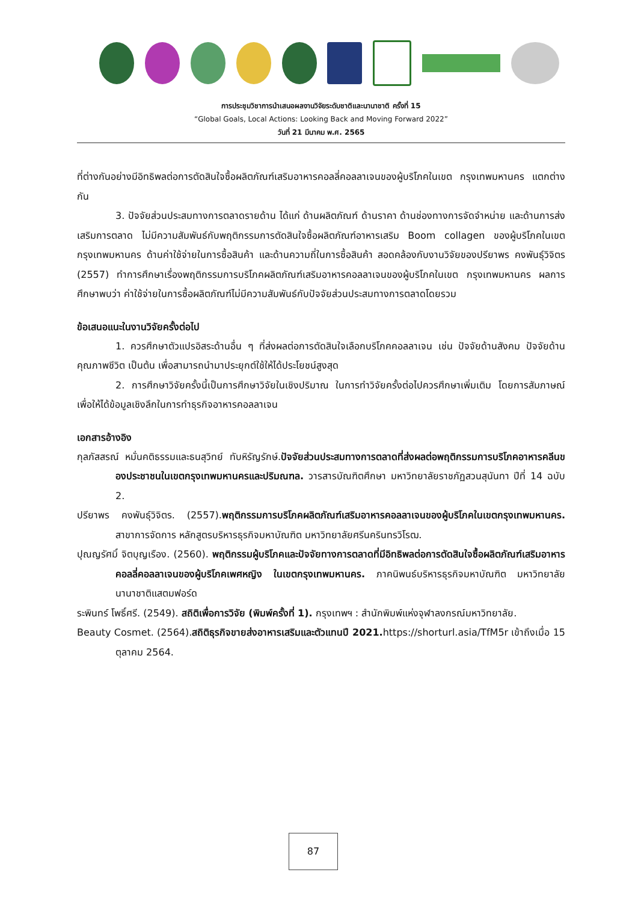การประชุมวิชาการนำเสนอผลงานวิจัยระดับชาติและนานาชาติ ครั้งที่ 15
“Global Goals, Local Actions: Looking Back and Moving Forward 2022”
วันที่ 21 มีนาคม พ.ศ. 2565
ที่ต่างกันอย่างมีอิทธิพลต่อการตัดสินใจซื้อผลิตภัณฑ์เสริมอาหารคอลลี่คอลลาเจนของผู้บริโภคในเขต กรุงเทพมหานคร แตกต่างกัน
3. ปัจจัยส่วนประสมทางการตลาดรายด้าน ได้แก่ ด้านผลิตภัณฑ์ ด้านราคา ด้านช่องทางการจัดจำหน่าย และด้านการส่งเสริมการตลาด ไม่มีความสัมพันธ์กับพฤติกรรมการตัดสินใจซื้อผลิตภัณฑ์อาหารเสริม Boom collagen ของผู้บริโภคในเขตกรุงเทพมหานคร ด้านค่าใช้จ่ายในการซื้อสินค้า และด้านความถี่ในการซื้อสินค้า สอดคล้องกับงานวิจัยของปรียาพร คงพันธุ์วิจิตร (2557) ทำการศึกษาเรื่องพฤติกรรมการบริโภคผลิตภัณฑ์เสริมอาหารคอลลาเจนของผู้บริโภคในเขต กรุงเทพมหานคร ผลการศึกษาพบว่า ค่าใช้จ่ายในการซื้อผลิตภัณฑ์ไม่มีความสัมพันธ์กับปัจจัยส่วนประสมทางการตลาดโดยรวม
ข้อเสนอแนะในงานวิจัยครั้งต่อไป
1. ควรศึกษาตัวแปรอิสระด้านอื่น ๆ ที่ส่งผลต่อการตัดสินใจเลือกบริโภคคอลลาเจน เช่น ปัจจัยด้านสังคม ปัจจัยด้านคุณภาพชีวิต เป็นต้น เพื่อสามารถนำมาประยุกต์ใช้ให้ได้ประโยชน์สูงสุด
2. การศึกษาวิจัยครั้งนี้เป็นการศึกษาวิจัยในเชิงปริมาณ ในการทำวิจัยครั้งต่อไปควรศึกษาเพิ่มเติม โดยการสัมภาษณ์เพื่อให้ได้ข้อมูลเชิงลึกในการทำธุรกิจอาหารคอลลาเจน
เอกสารอ้างอิง
กุลภัสสรณ์ หมั่นคติธรรมและธนสุวิทย์ ทับหิรัญรักษ์.ปัจจัยส่วนประสมทางการตลาดที่ส่งผลต่อพฤติกรรมการบริโภคอาหารคลีนของประชาชนในเขตกรุงเทพมหานครและปริมณฑล. วารสารบัณฑิตศึกษา มหาวิทยาลัยราชภัฏสวนสุนันทา ปีที่ 14 ฉบับ 2.
ปรียาพร คงพันธุ์วิจิตร. (2557).พฤติกรรมการบริโภคผลิตภัณฑ์เสริมอาหารคอลลาเจนของผู้บริโภคในเขตกรุงเทพมหานคร. สาขาการจัดการ หลักสูตรบริหารธุรกิจมหาบัณฑิต มหาวิทยาลัยศรีนครินทรวิโรฒ.
ปุณญรัศมิ์ จิตบุญเรือง. (2560). พฤติกรรมผู้บริโภคและปัจจัยทางการตลาดที่มีอิทธิพลต่อการตัดสินใจซื้อผลิตภัณฑ์เสริมอาหารคอลลี่คอลลาเจนของผู้บริโภคเพศหญิง ในเขตกรุงเทพมหานคร. ภาคนิพนธ์บริหารธุรกิจมหาบัณฑิต มหาวิทยาลัยนานาชาติแสตมฟอร์ด
ระพินทร์ โพธิ์ศรี. (2549). สถิติเพื่อการวิจัย (พิมพ์ครั้งที่ 1). กรุงเทพฯ : สำนักพิมพ์แห่งจุฬาลงกรณ์มหาวิทยาลัย.
Beauty Cosmet. (2564).สถิติธุรกิจขายส่งอาหารเสริมและตัวแทนปี 2021. https://shorturl.asia/TfM5r เข้าถึงเมื่อ 15 ตุลาคม 2564.
87